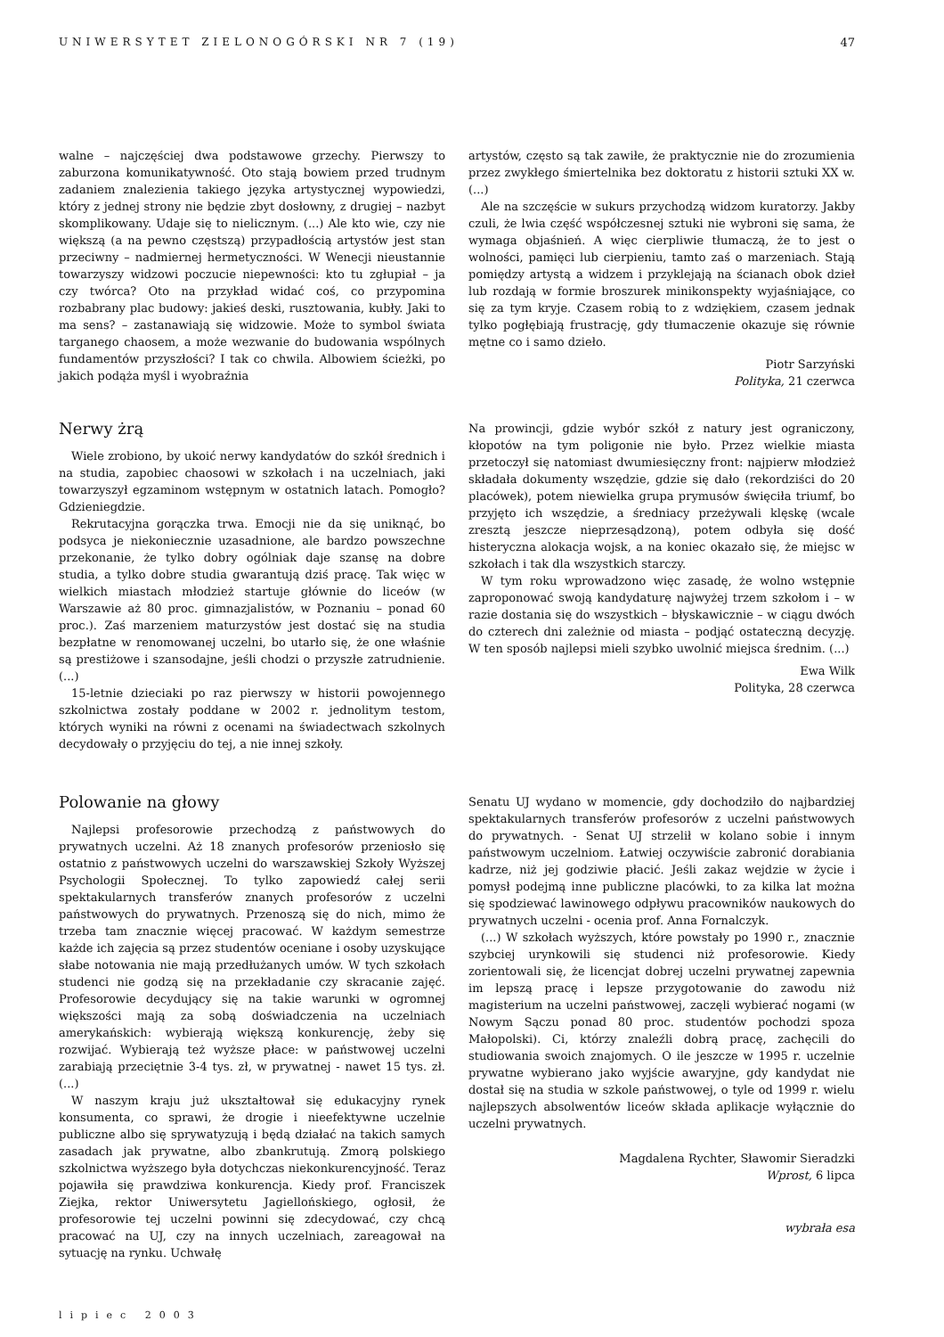UNIWERSYTET ZIELONOGÓRSKI NR 7 (19) 47
walne – najczęściej dwa podstawowe grzechy. Pierwszy to zaburzona komunikatywność. Oto stają bowiem przed trudnym zadaniem znalezienia takiego języka artystycznej wypowiedzi, który z jednej strony nie będzie zbyt dosłowny, z drugiej – nazbyt skomplikowany. Udaje się to nielicznym. (...) Ale kto wie, czy nie większą (a na pewno częstszą) przypadłością artystów jest stan przeciwny – nadmiernej hermetyczności. W Wenecji nieustannie towarzyszy widzowi poczucie niepewności: kto tu zgłupiał – ja czy twórca? Oto na przykład widać coś, co przypomina rozbabrany plac budowy: jakieś deski, rusztowania, kubły. Jaki to ma sens? – zastanawiają się widzowie. Może to symbol świata targanego chaosem, a może wezwanie do budowania wspólnych fundamentów przyszłości? I tak co chwila. Albowiem ścieżki, po jakich podąża myśl i wyobraźnia
artystów, często są tak zawiłe, że praktycznie nie do zrozumienia przez zwykłego śmiertelnika bez doktoratu z historii sztuki XX w. (...)
Ale na szczęście w sukurs przychodzą widzom kuratorzy. Jakby czuli, że lwia część współczesnej sztuki nie wybroni się sama, że wymaga objaśnień. A więc cierpliwie tłumaczą, że to jest o wolności, pamięci lub cierpieniu, tamto zaś o marzeniach. Stają pomiędzy artystą a widzem i przyklejają na ścianach obok dzieł lub rozdają w formie broszurek minikonspekty wyjaśniające, co się za tym kryje. Czasem robią to z wdziękiem, czasem jednak tylko pogłębiają frustrację, gdy tłumaczenie okazuje się równie mętne co i samo dzieło.
Piotr Sarzyński
Polityka, 21 czerwca
Nerwy żrą
Wiele zrobiono, by ukoić nerwy kandydatów do szkół średnich i na studia, zapobiec chaosowi w szkołach i na uczelniach, jaki towarzyszył egzaminom wstępnym w ostatnich latach. Pomogło? Gdzieniegdzie.
Rekrutacyjna gorączka trwa. Emocji nie da się uniknąć, bo podsyca je niekoniecznie uzasadnione, ale bardzo powszechne przekonanie, że tylko dobry ogólniak daje szansę na dobre studia, a tylko dobre studia gwarantują dziś pracę. Tak więc w wielkich miastach młodzież startuje głównie do liceów (w Warszawie aż 80 proc. gimnazjalistów, w Poznaniu – ponad 60 proc.). Zaś marzeniem maturzystów jest dostać się na studia bezpłatne w renomowanej uczelni, bo utarło się, że one właśnie są prestiżowe i szansodajne, jeśli chodzi o przyszłe zatrudnienie. (...)
15-letnie dzieciaki po raz pierwszy w historii powojennego szkolnictwa zostały poddane w 2002 r. jednolitym testom, których wyniki na równi z ocenami na świadectwach szkolnych decydowały o przyjęciu do tej, a nie innej szkoły.
Na prowincji, gdzie wybór szkół z natury jest ograniczony, kłopotów na tym poligonie nie było. Przez wielkie miasta przetoczył się natomiast dwumiesięczny front: najpierw młodzież składała dokumenty wszędzie, gdzie się dało (rekordziści do 20 placówek), potem niewielka grupa prymusów święciła triumf, bo przyjęto ich wszędzie, a średniacy przeżywali klęskę (wcale zresztą jeszcze nieprzesądzoną), potem odbyła się dość histeryczna alokacja wojsk, a na koniec okazało się, że miejsc w szkołach i tak dla wszystkich starczy.
W tym roku wprowadzono więc zasadę, że wolno wstępnie zaproponować swoją kandydaturę najwyżej trzem szkołom i – w razie dostania się do wszystkich – błyskawicznie – w ciągu dwóch do czterech dni zależnie od miasta – podjąć ostateczną decyzję. W ten sposób najlepsi mieli szybko uwolnić miejsca średnim. (...)
Ewa Wilk
Polityka, 28 czerwca
Polowanie na głowy
Najlepsi profesorowie przechodzą z państwowych do prywatnych uczelni. Aż 18 znanych profesorów przeniosło się ostatnio z państwowych uczelni do warszawskiej Szkoły Wyższej Psychologii Społecznej. To tylko zapowiedź całej serii spektakularnych transferów znanych profesorów z uczelni państwowych do prywatnych. Przenoszą się do nich, mimo że trzeba tam znacznie więcej pracować. W każdym semestrze każde ich zajęcia są przez studentów oceniane i osoby uzyskujące słabe notowania nie mają przedłużanych umów. W tych szkołach studenci nie godzą się na przekładanie czy skracanie zajęć. Profesorowie decydujący się na takie warunki w ogromnej większości mają za sobą doświadczenia na uczelniach amerykańskich: wybierają większą konkurencję, żeby się rozwijać. Wybierają też wyższe płace: w państwowej uczelni zarabiają przeciętnie 3-4 tys. zł, w prywatnej - nawet 15 tys. zł. (...)
W naszym kraju już ukształtował się edukacyjny rynek konsumenta, co sprawi, że drogie i nieefektywne uczelnie publiczne albo się sprywatyzują i będą działać na takich samych zasadach jak prywatne, albo zbankrutują. Zmorą polskiego szkolnictwa wyższego była dotychczas niekonkurencyjność. Teraz pojawiła się prawdziwa konkurencja. Kiedy prof. Franciszek Ziejka, rektor Uniwersytetu Jagiellońskiego, ogłosił, że profesorowie tej uczelni powinni się zdecydować, czy chcą pracować na UJ, czy na innych uczelniach, zareagował na sytuację na rynku. Uchwałę
Senatu UJ wydano w momencie, gdy dochodziło do najbardziej spektakularnych transferów profesorów z uczelni państwowych do prywatnych. - Senat UJ strzelił w kolano sobie i innym państwowym uczelniom. Łatwiej oczywiście zabronić dorabiania kadrze, niż jej godziwie płacić. Jeśli zakaz wejdzie w życie i pomysł podejmą inne publiczne placówki, to za kilka lat można się spodziewać lawinowego odpływu pracowników naukowych do prywatnych uczelni - ocenia prof. Anna Fornalczyk.
(...) W szkołach wyższych, które powstały po 1990 r., znacznie szybciej urynkowili się studenci niż profesorowie. Kiedy zorientowali się, że licencjat dobrej uczelni prywatnej zapewnia im lepszą pracę i lepsze przygotowanie do zawodu niż magisterium na uczelni państwowej, zaczęli wybierać nogami (w Nowym Sączu ponad 80 proc. studentów pochodzi spoza Małopolski). Ci, którzy znaleźli dobrą pracę, zachęcili do studiowania swoich znajomych. O ile jeszcze w 1995 r. uczelnie prywatne wybierano jako wyjście awaryjne, gdy kandydat nie dostał się na studia w szkole państwowej, o tyle od 1999 r. wielu najlepszych absolwentów liceów składa aplikacje wyłącznie do uczelni prywatnych.
Magdalena Rychter, Sławomir Sieradzki
Wprost, 6 lipca
wybrała esa
lipiec 2003